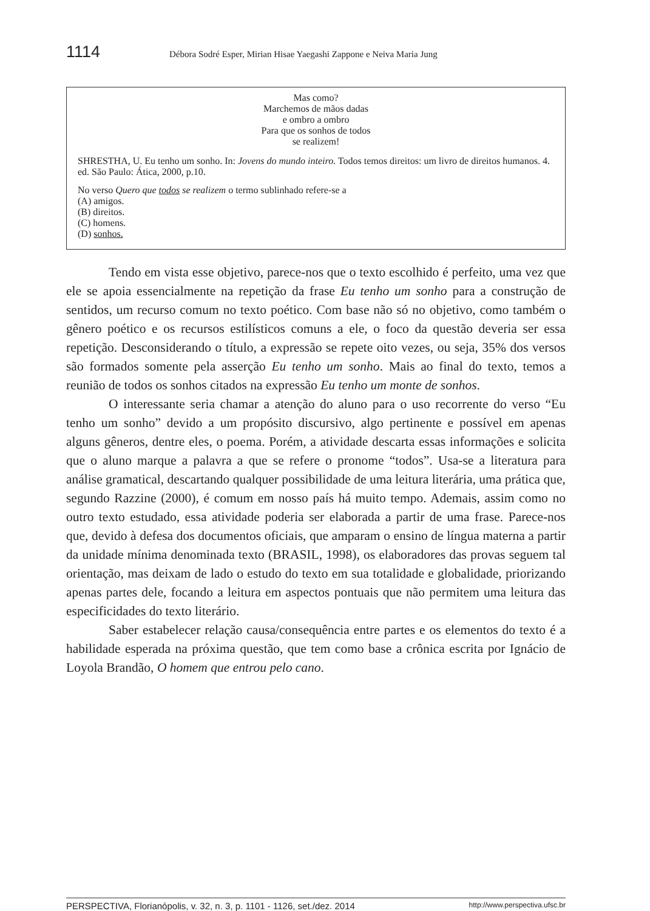1114 Débora Sodré Esper, Mirian Hisae Yaegashi Zappone e Neiva Maria Jung
Mas como?
Marchemos de mãos dadas
e ombro a ombro
Para que os sonhos de todos
se realizem!
SHRESTHA, U. Eu tenho um sonho. In: Jovens do mundo inteiro. Todos temos direitos: um livro de direitos humanos. 4. ed. São Paulo: Ática, 2000, p.10.
No verso Quero que todos se realizem o termo sublinhado refere-se a
(A) amigos.
(B) direitos.
(C) homens.
(D) sonhos.
Tendo em vista esse objetivo, parece-nos que o texto escolhido é perfeito, uma vez que ele se apoia essencialmente na repetição da frase Eu tenho um sonho para a construção de sentidos, um recurso comum no texto poético. Com base não só no objetivo, como também o gênero poético e os recursos estilísticos comuns a ele, o foco da questão deveria ser essa repetição. Desconsiderando o título, a expressão se repete oito vezes, ou seja, 35% dos versos são formados somente pela asserção Eu tenho um sonho. Mais ao final do texto, temos a reunião de todos os sonhos citados na expressão Eu tenho um monte de sonhos.
O interessante seria chamar a atenção do aluno para o uso recorrente do verso “Eu tenho um sonho” devido a um propósito discursivo, algo pertinente e possível em apenas alguns gêneros, dentre eles, o poema. Porém, a atividade descarta essas informações e solicita que o aluno marque a palavra a que se refere o pronome “todos”. Usa-se a literatura para análise gramatical, descartando qualquer possibilidade de uma leitura literária, uma prática que, segundo Razzine (2000), é comum em nosso país há muito tempo. Ademais, assim como no outro texto estudado, essa atividade poderia ser elaborada a partir de uma frase. Parece-nos que, devido à defesa dos documentos oficiais, que amparam o ensino de língua materna a partir da unidade mínima denominada texto (BRASIL, 1998), os elaboradores das provas seguem tal orientação, mas deixam de lado o estudo do texto em sua totalidade e globalidade, priorizando apenas partes dele, focando a leitura em aspectos pontuais que não permitem uma leitura das especificidades do texto literário.
Saber estabelecer relação causa/consequência entre partes e os elementos do texto é a habilidade esperada na próxima questão, que tem como base a crônica escrita por Ignácio de Loyola Brandão, O homem que entrou pelo cano.
PERSPECTIVA, Florianópolis, v. 32, n. 3, p. 1101 - 1126, set./dez. 2014 http://www.perspectiva.ufsc.br